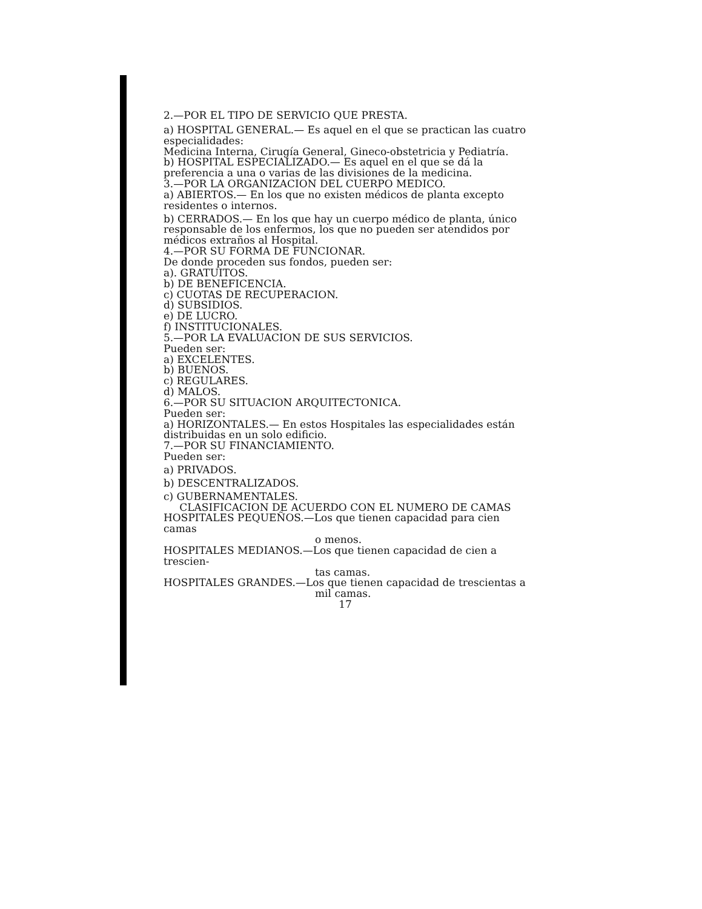2.—POR EL TIPO DE SERVICIO QUE PRESTA.
a) HOSPITAL GENERAL.— Es aquel en el que se practican las cuatro especialidades:
Medicina Interna, Cirugía General, Gineco-obstetricia y Pediatría.
b) HOSPITAL ESPECIALIZADO.— Es aquel en el que se dá la preferencia a una o varias de las divisiones de la medicina.
3.—POR LA ORGANIZACION DEL CUERPO MEDICO.
a) ABIERTOS.— En los que no existen médicos de planta excepto residentes o internos.
b) CERRADOS.— En los que hay un cuerpo médico de planta, único responsable de los enfermos, los que no pueden ser atendidos por médicos extraños al Hospital.
4.—POR SU FORMA DE FUNCIONAR.
De donde proceden sus fondos, pueden ser:
a). GRATUITOS.
b) DE BENEFICENCIA.
c) CUOTAS DE RECUPERACION.
d) SUBSIDIOS.
e) DE LUCRO.
f) INSTITUCIONALES.
5.—POR LA EVALUACION DE SUS SERVICIOS.
Pueden ser:
a) EXCELENTES.
b) BUENOS.
c) REGULARES.
d) MALOS.
6.—POR SU SITUACION ARQUITECTONICA.
Pueden ser:
a) HORIZONTALES.— En estos Hospitales las especialidades están distribuidas en un solo edificio.
7.—POR SU FINANCIAMIENTO.
Pueden ser:
a) PRIVADOS.
b) DESCENTRALIZADOS.
c) GUBERNAMENTALES.
CLASIFICACION DE ACUERDO CON EL NUMERO DE CAMAS
HOSPITALES PEQUEÑOS.—Los que tienen capacidad para cien camas
o menos.
HOSPITALES MEDIANOS.—Los que tienen capacidad de cien a trescien-
tas camas.
HOSPITALES GRANDES.—Los que tienen capacidad de trescientas a
mil camas.
17